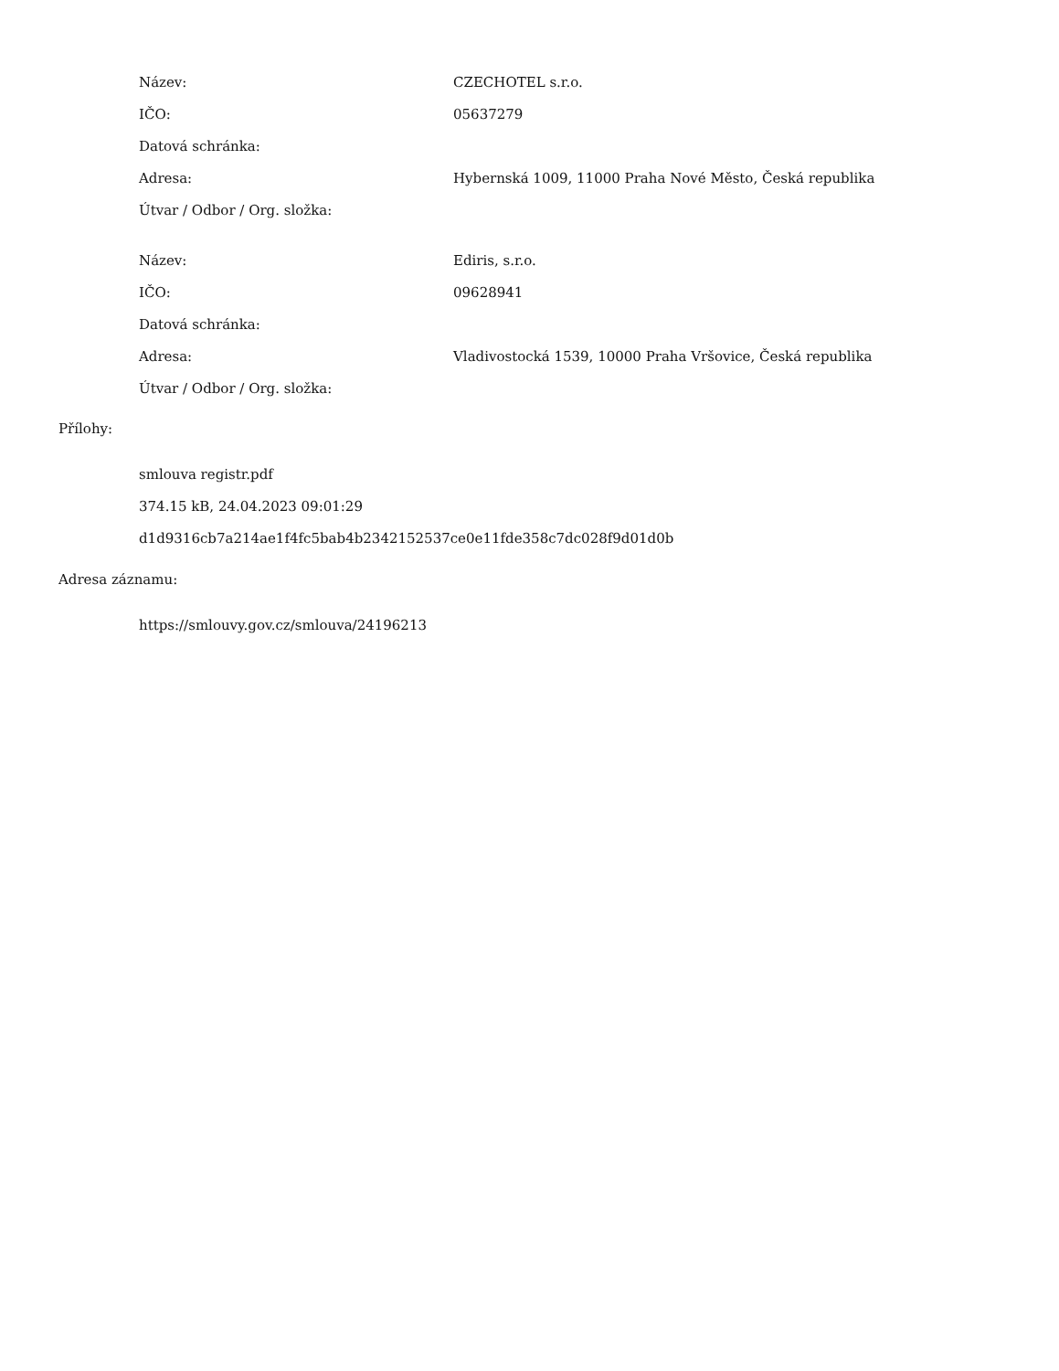| Název: | CZECHOTEL s.r.o. |
| IČO: | 05637279 |
| Datová schránka: | |
| Adresa: | Hybernská 1009, 11000 Praha Nové Město, Česká republika |
| Útvar / Odbor / Org. složka: | |
| Název: | Ediris, s.r.o. |
| IČO: | 09628941 |
| Datová schránka: | |
| Adresa: | Vladivostocká 1539, 10000 Praha Vršovice, Česká republika |
| Útvar / Odbor / Org. složka: | |
Přílohy:
smlouva registr.pdf
374.15 kB, 24.04.2023 09:01:29
d1d9316cb7a214ae1f4fc5bab4b2342152537ce0e11fde358c7dc028f9d01d0b
Adresa záznamu:
https://smlouvy.gov.cz/smlouva/24196213